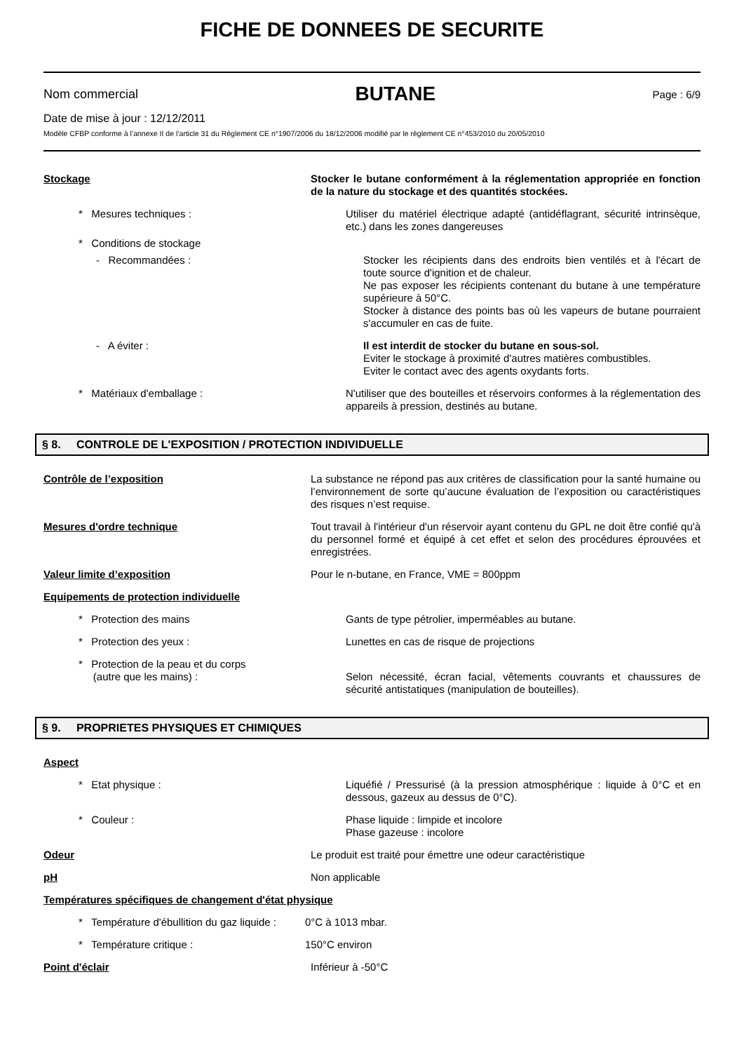FICHE DE DONNEES DE SECURITE
Nom commercial BUTANE Page : 6/9
Date de mise à jour : 12/12/2011
Modèle CFBP conforme à l’annexe II de l’article 31 du Règlement CE n°1907/2006 du 18/12/2006 modifié par le règlement CE n°453/2010 du 20/05/2010
Stockage Stocker le butane conformément à la réglementation appropriée en fonction de la nature du stockage et des quantités stockées.
* Mesures techniques : Utiliser du matériel électrique adapté (antidéflagrant, sécurité intrinsèque, etc.) dans les zones dangereuses
* Conditions de stockage
- Recommandées : Stocker les récipients dans des endroits bien ventilés et à l'écart de toute source d'ignition et de chaleur.
Ne pas exposer les récipients contenant du butane à une température supérieure à 50°C.
Stocker à distance des points bas où les vapeurs de butane pourraient s'accumuler en cas de fuite.
- A éviter : Il est interdit de stocker du butane en sous-sol.
Eviter le stockage à proximité d'autres matières combustibles.
Eviter le contact avec des agents oxydants forts.
* Matériaux d'emballage : N'utiliser que des bouteilles et réservoirs conformes à la réglementation des appareils à pression, destinés au butane.
§ 8. CONTROLE DE L'EXPOSITION / PROTECTION INDIVIDUELLE
Contrôle de l’exposition La substance ne répond pas aux critères de classification pour la santé humaine ou l’environnement de sorte qu’aucune évaluation de l’exposition ou caractéristiques des risques n’est requise.
Mesures d'ordre technique Tout travail à l'intérieur d'un réservoir ayant contenu du GPL ne doit être confié qu'à du personnel formé et équipé à cet effet et selon des procédures éprouvées et enregistrées.
Valeur limite d’exposition Pour le n-butane, en France, VME = 800ppm
Equipements de protection individuelle
* Protection des mains Gants de type pétrolier, imperméables au butane.
* Protection des yeux : Lunettes en cas de risque de projections
* Protection de la peau et du corps
(autre que les mains) :
Selon nécessité, écran facial, vêtements couvrants et chaussures de sécurité antistatiques (manipulation de bouteilles).
§ 9. PROPRIETES PHYSIQUES ET CHIMIQUES
Aspect
* Etat physique : Liquéfié / Pressurisé (à la pression atmosphérique : liquide à 0°C et en dessous, gazeux au dessus de 0°C).
* Couleur : Phase liquide : limpide et incolore
Phase gazeuse : incolore
Odeur Le produit est traité pour émettre une odeur caractéristique
pH Non applicable
Températures spécifiques de changement d'état physique
* Température d'ébullition du gaz liquide :
0°C à 1013 mbar.
* Température critique : 150°C environ
Point d'éclair Inférieur à -50°C